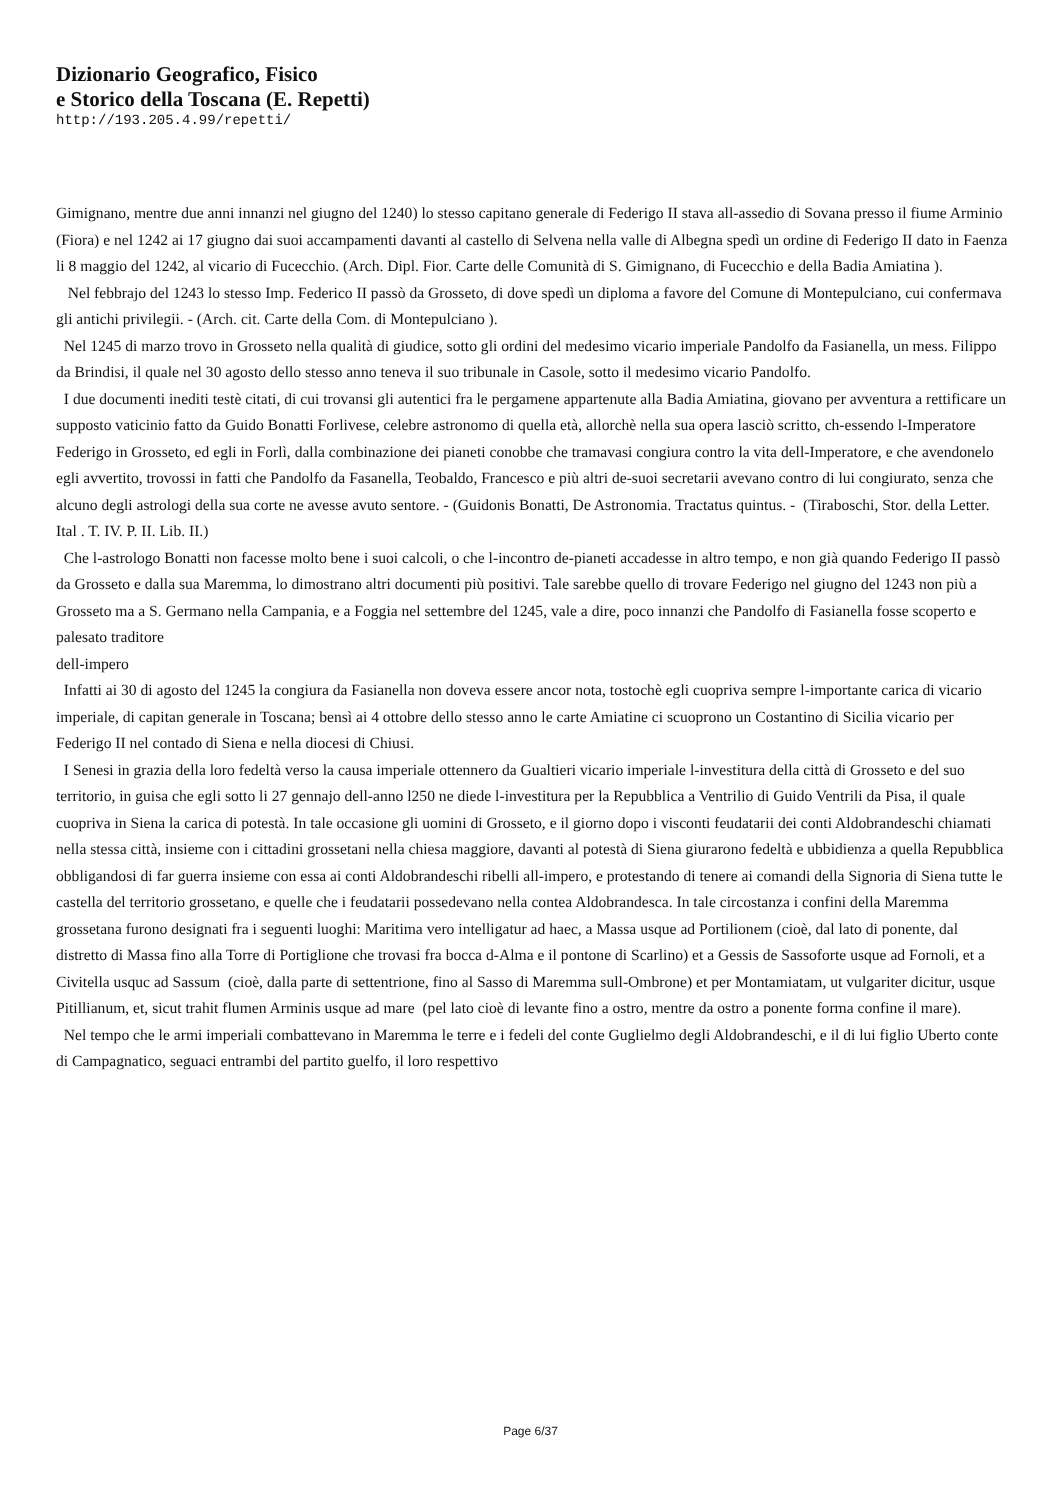Dizionario Geografico, Fisico
e Storico della Toscana (E. Repetti)
http://193.205.4.99/repetti/
Gimignano, mentre due anni innanzi nel giugno del 1240) lo stesso capitano generale di Federigo II stava all-assedio di Sovana presso il fiume Arminio (Fiora) e nel 1242 ai 17 giugno dai suoi accampamenti davanti al castello di Selvena nella valle di Albegna spedì un ordine di Federigo II dato in Faenza li 8 maggio del 1242, al vicario di Fucecchio. (Arch. Dipl. Fior. Carte delle Comunità di S. Gimignano, di Fucecchio e della Badia Amiatina ).
Nel febbrajo del 1243 lo stesso Imp. Federico II passò da Grosseto, di dove spedì un diploma a favore del Comune di Montepulciano, cui confermava gli antichi privilegii. - (Arch. cit. Carte della Com. di Montepulciano ).
Nel 1245 di marzo trovo in Grosseto nella qualità di giudice, sotto gli ordini del medesimo vicario imperiale Pandolfo da Fasianella, un mess. Filippo da Brindisi, il quale nel 30 agosto dello stesso anno teneva il suo tribunale in Casole, sotto il medesimo vicario Pandolfo.
I due documenti inediti testè citati, di cui trovansi gli autentici fra le pergamene appartenute alla Badia Amiatina, giovano per avventura a rettificare un supposto vaticinio fatto da Guido Bonatti Forlivese, celebre astronomo di quella età, allorchè nella sua opera lasciò scritto, ch-essendo l-Imperatore Federigo in Grosseto, ed egli in Forlì, dalla combinazione dei pianeti conobbe che tramavasi congiura contro la vita dell-Imperatore, e che avendonelo egli avvertito, trovossi in fatti che Pandolfo da Fasanella, Teobaldo, Francesco e più altri de-suoi secretarii avevano contro di lui congiurato, senza che alcuno degli astrologi della sua corte ne avesse avuto sentore. - (Guidonis Bonatti, De Astronomia. Tractatus quintus. - (Tiraboschi, Stor. della Letter. Ital . T. IV. P. II. Lib. II.)
Che l-astrologo Bonatti non facesse molto bene i suoi calcoli, o che l-incontro de-pianeti accadesse in altro tempo, e non già quando Federigo II passò da Grosseto e dalla sua Maremma, lo dimostrano altri documenti più positivi. Tale sarebbe quello di trovare Federigo nel giugno del 1243 non più a Grosseto ma a S. Germano nella Campania, e a Foggia nel settembre del 1245, vale a dire, poco innanzi che Pandolfo di Fasianella fosse scoperto e palesato traditore
dell-impero
Infatti ai 30 di agosto del 1245 la congiura da Fasianella non doveva essere ancor nota, tostochè egli cuopriva sempre l-importante carica di vicario imperiale, di capitan generale in Toscana; bensì ai 4 ottobre dello stesso anno le carte Amiatine ci scuoprono un Costantino di Sicilia vicario per Federigo II nel contado di Siena e nella diocesi di Chiusi.
I Senesi in grazia della loro fedeltà verso la causa imperiale ottennero da Gualtieri vicario imperiale l-investitura della città di Grosseto e del suo territorio, in guisa che egli sotto li 27 gennajo dell-anno l250 ne diede l-investitura per la Repubblica a Ventrilio di Guido Ventrili da Pisa, il quale cuopriva in Siena la carica di potestà. In tale occasione gli uomini di Grosseto, e il giorno dopo i visconti feudatarii dei conti Aldobrandeschi chiamati nella stessa città, insieme con i cittadini grossetani nella chiesa maggiore, davanti al potestà di Siena giurarono fedeltà e ubbidienza a quella Repubblica obbligandosi di far guerra insieme con essa ai conti Aldobrandeschi ribelli all-impero, e protestando di tenere ai comandi della Signoria di Siena tutte le castella del territorio grossetano, e quelle che i feudatarii possedevano nella contea Aldobrandesca. In tale circostanza i confini della Maremma grossetana furono designati fra i seguenti luoghi: Maritima vero intelligatur ad haec, a Massa usque ad Portilionem (cioè, dal lato di ponente, dal distretto di Massa fino alla Torre di Portiglione che trovasi fra bocca d-Alma e il pontone di Scarlino) et a Gessis de Sassoforte usque ad Fornoli, et a Civitella usquc ad Sassum (cioè, dalla parte di settentrione, fino al Sasso di Maremma sull-Ombrone) et per Montamiatam, ut vulgariter dicitur, usque Pitillianum, et, sicut trahit flumen Arminis usque ad mare (pel lato cioè di levante fino a ostro, mentre da ostro a ponente forma confine il mare).
Nel tempo che le armi imperiali combattevano in Maremma le terre e i fedeli del conte Guglielmo degli Aldobrandeschi, e il di lui figlio Uberto conte di Campagnatico, seguaci entrambi del partito guelfo, il loro respettivo
Page 6/37